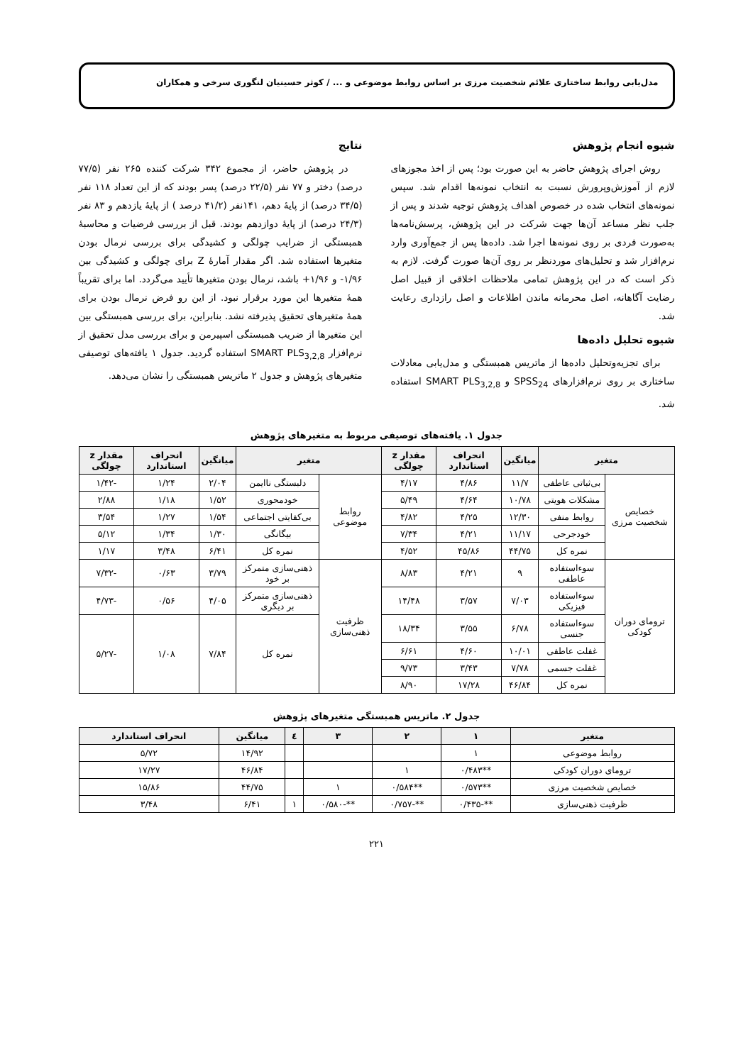مدل‌یابی روابط ساختاری علائم شخصیت مرزی بر اساس روابط موضوعی و ... / کوثر حسینیان لنگوری سرخی و همکاران
شیوه انجام پژوهش
روش اجرای پژوهش حاضر به این صورت بود؛ پس از اخذ مجوزهای لازم از آموزش‌وپرورش نسبت به انتخاب نمونه‌ها اقدام شد. سپس نمونه‌های انتخاب شده در خصوص اهداف پژوهش توجیه شدند و پس از جلب نظر مساعد آن‌ها جهت شرکت در این پژوهش، پرسش‌نامه‌ها به‌صورت فردی بر روی نمونه‌ها اجرا شد. داده‌ها پس از جمع‌آوری وارد نرم‌افزار شد و تحلیل‌های موردنظر بر روی آن‌ها صورت گرفت. لازم به ذکر است که در این پژوهش تمامی ملاحظات اخلاقی از قبیل اصل رضایت آگاهانه، اصل محرمانه ماندن اطلاعات و اصل رازداری رعایت شد.
شیوه تحلیل داده‌ها
برای تجزیه‌وتحلیل داده‌ها از ماتریس همبستگی و مدل‌یابی معادلات ساختاری بر روی نرم‌افزارهای SPSS<sub>24</sub> و SMART PLS<sub>3,2,8</sub> استفاده شد.
نتایج
در پژوهش حاضر، از مجموع ۳۴۲ شرکت کننده ۲۶۵ نفر (۷۷/۵ درصد) دختر و ۷۷ نفر (۲۲/۵ درصد) پسر بودند که از این تعداد ۱۱۸ نفر (۳۴/۵ درصد) از پایهٔ دهم، ۱۴۱نفر (۴۱/۲ درصد ) از پایهٔ یازدهم و ۸۳ نفر (۲۴/۳ درصد) از پایهٔ دوازدهم بودند. قبل از بررسی فرضیات و محاسبهٔ همبستگی از ضرایب چولگی و کشیدگی برای بررسی نرمال بودن متغیرها استفاده شد. اگر مقدار آمارهٔ Z برای چولگی و کشیدگی بین ۱/۹۶- و ۱/۹۶+ باشد، نرمال بودن متغیرها تأیید می‌گردد. اما برای تقریباً همهٔ متغیرها این مورد برقرار نبود. از این رو فرض نرمال بودن برای همهٔ متغیرهای تحقیق پذیرفته نشد. بنابراین، برای بررسی همبستگی بین این متغیرها از ضریب همبستگی اسپیرمن و برای بررسی مدل تحقیق از نرم‌افزار SMART PLS<sub>3,2,8</sub> استفاده گردید. جدول ۱ یافته‌های توصیفی متغیرهای پژوهش و جدول ۲ ماتریس همبستگی را نشان می‌دهد.
جدول ۱. یافته‌های توصیفی مربوط به متغیرهای پژوهش
| متغیر | | میانگین | انحراف استاندارد | مقدار z چولگی | متغیر | | میانگین | انحراف استاندارد | مقدار z چولگی |
| --- | --- | --- | --- | --- | --- | --- | --- | --- | --- |
| خصایص شخصیت مرزی | بی‌ثباتی عاطفی | ۱۱/۷ | ۴/۸۶ | ۴/۱۷ | روابط موضوعی | دلبستگی ناایمن | ۲/۰۴ | ۱/۲۴ | -۱/۴۲ |
| | مشکلات هویتی | ۱۰/۷۸ | ۴/۶۴ | ۵/۴۹ | | خودمحوری | ۱/۵۲ | ۱/۱۸ | ۲/۸۸ |
| | روابط منفی | ۱۲/۳۰ | ۴/۲۵ | ۴/۸۲ | | بی‌کفایتی اجتماعی | ۱/۵۴ | ۱/۲۷ | ۳/۵۴ |
| | خودجرحی | ۱۱/۱۷ | ۴/۲۱ | ۷/۳۴ | | بیگانگی | ۱/۳۰ | ۱/۳۴ | ۵/۱۲ |
| | نمره کل | ۴۴/۷۵ | ۴۵/۸۶ | ۴/۵۲ | | نمره کل | ۶/۴۱ | ۳/۴۸ | ۱/۱۷ |
| ترومای دوران کودکی | سوءاستفاده عاطفی | ۹ | ۴/۲۱ | ۸/۸۳ | ظرفیت ذهنی‌سازی | ذهنی‌سازی متمرکز بر خود | ۳/۷۹ | ۰/۶۳ | -۷/۳۲ |
| | سوءاستفاده فیزیکی | ۷/۰۳ | ۳/۵۷ | ۱۴/۴۸ | | ذهنی‌سازی متمرکز بر دیگری | ۴/۰۵ | ۰/۵۶ | -۴/۷۳ |
| | سوءاستفاده جنسی | ۶/۷۸ | ۳/۵۵ | ۱۸/۳۴ | | نمره کل | ۷/۸۴ | ۱/۰۸ | -۵/۲۷ |
| | غفلت عاطفی | ۱۰/۰۱ | ۴/۶۰ | ۶/۶۱ | | | | | |
| | غفلت جسمی | ۷/۷۸ | ۳/۴۳ | ۹/۷۳ | | | | | |
| | نمره کل | ۴۶/۸۴ | ۱۷/۲۸ | ۸/۹۰ | | | | | |
جدول ۲. ماتریس همبستگی متغیرهای پژوهش
| متغیر | ۱ | ۲ | ۳ | ٤ | میانگین | انحراف استاندارد |
| --- | --- | --- | --- | --- | --- | --- |
| روابط موضوعی | ۱ | | | | ۱۴/۹۲ | ۵/۷۲ |
| ترومای دوران کودکی | **۰/۴۸۳ | ۱ | | | ۴۶/۸۴ | ۱۷/۲۷ |
| خصایص شخصیت مرزی | **۰/۵۷۳ | **۰/۵۸۴ | ۱ | | ۴۴/۷۵ | ۱۵/۸۶ |
| ظرفیت ذهنی‌سازی | **-۰/۴۳۵ | **-۰/۷۵۷ | **-۰/۵۸۰ | ۱ | ۶/۴۱ | ۳/۴۸ |
۲۲۱